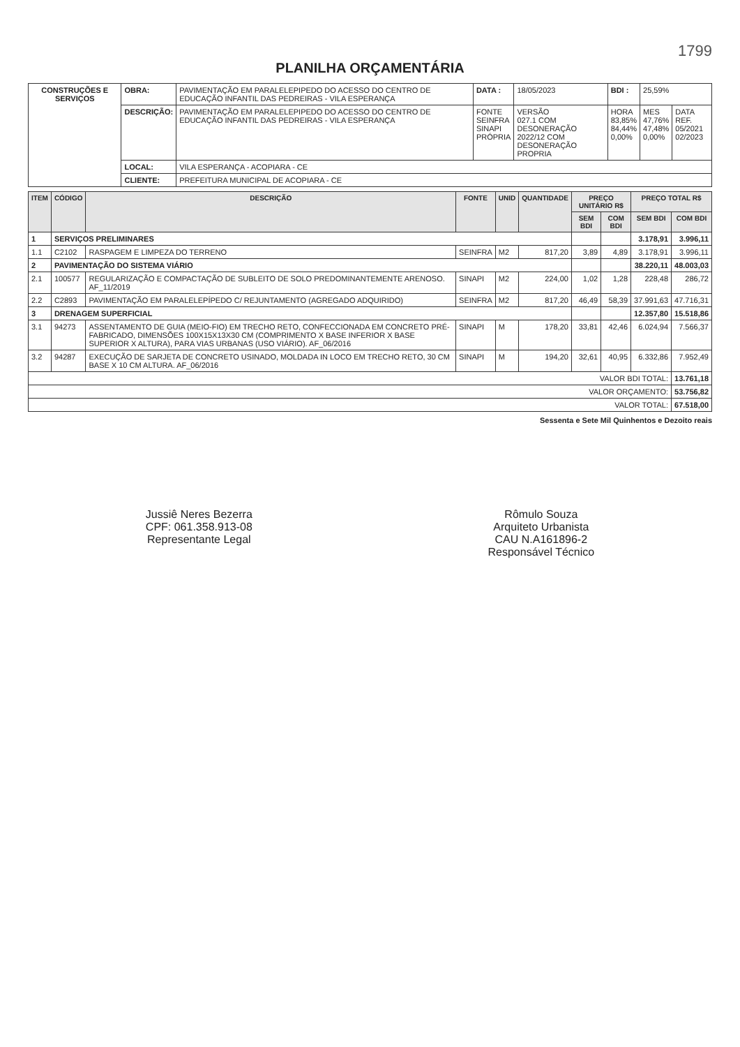1799
PLANILHA ORÇAMENTÁRIA
| CONSTRUÇÕES E SERVIÇOS | OBRA: | PAVIMENTAÇÃO EM PARALELEPIPEDO DO ACESSO DO CENTRO DE EDUCAÇÃO INFANTIL DAS PEDREIRAS - VILA ESPERANÇA | DATA : | 18/05/2023 | BDI : | 25,59% | |
| | DESCRIÇÃO: | PAVIMENTAÇÃO EM PARALELEPIPEDO DO ACESSO DO CENTRO DE EDUCAÇÃO INFANTIL DAS PEDREIRAS - VILA ESPERANÇA | FONTE SEINFRA SINAPI PRÓPRIA | VERSÃO 027.1 COM DESONERAÇÃO 2022/12 COM DESONERAÇÃO PROPRIA | HORA 83,85% 84,44% 0,00% | MES 47,76% 47,48% 0,00% | DATA REF. 05/2021 02/2023 |
| | LOCAL: | VILA ESPERANÇA - ACOPIARA - CE | | | | | |
| | CLIENTE: | PREFEITURA MUNICIPAL DE ACOPIARA - CE | | | | | |
| ITEM | CÓDIGO | DESCRIÇÃO | FONTE | UNID | QUANTIDADE | PREÇO UNITÁRIO R$ | | PREÇO TOTAL R$ | |
| --- | --- | --- | --- | --- | --- | --- | --- | --- | --- |
| | | | | | | SEM BDI | COM BDI | SEM BDI | COM BDI |
| 1 | SERVIÇOS PRELIMINARES | | | | | | | 3.178,91 | 3.996,11 |
| 1.1 | C2102 | RASPAGEM E LIMPEZA DO TERRENO | SEINFRA | M2 | 817,20 | 3,89 | 4,89 | 3.178,91 | 3.996,11 |
| 2 | PAVIMENTAÇÃO DO SISTEMA VIÁRIO | | | | | | | 38.220,11 | 48.003,03 |
| 2.1 | 100577 | REGULARIZAÇÃO E COMPACTAÇÃO DE SUBLEITO DE SOLO PREDOMINANTEMENTE ARENOSO. AF_11/2019 | SINAPI | M2 | 224,00 | 1,02 | 1,28 | 228,48 | 286,72 |
| 2.2 | C2893 | PAVIMENTAÇÃO EM PARALELEPÍPEDO C/ REJUNTAMENTO (AGREGADO ADQUIRIDO) | SEINFRA | M2 | 817,20 | 46,49 | 58,39 | 37.991,63 | 47.716,31 |
| 3 | DRENAGEM SUPERFICIAL | | | | | | | 12.357,80 | 15.518,86 |
| 3.1 | 94273 | ASSENTAMENTO DE GUIA (MEIO-FIO) EM TRECHO RETO, CONFECCIONADA EM CONCRETO PRÉ-FABRICADO, DIMENSÕES 100X15X13X30 CM (COMPRIMENTO X BASE INFERIOR X BASE SUPERIOR X ALTURA), PARA VIAS URBANAS (USO VIÁRIO). AF_06/2016 | SINAPI | M | 178,20 | 33,81 | 42,46 | 6.024,94 | 7.566,37 |
| 3.2 | 94287 | EXECUÇÃO DE SARJETA DE CONCRETO USINADO, MOLDADA IN LOCO EM TRECHO RETO, 30 CM BASE X 10 CM ALTURA. AF_06/2016 | SINAPI | M | 194,20 | 32,61 | 40,95 | 6.332,86 | 7.952,49 |
| VALOR BDI TOTAL: | | | | | | | | | 13.761,18 |
| VALOR ORÇAMENTO: | | | | | | | | | 53.756,82 |
| VALOR TOTAL: | | | | | | | | | 67.518,00 |
Sessenta e Sete Mil Quinhentos e Dezoito reais
Jussiê Neres Bezerra
CPF: 061.358.913-08
Representante Legal
Rômulo Souza
Arquiteto Urbanista
CAU N.A161896-2
Responsável Técnico